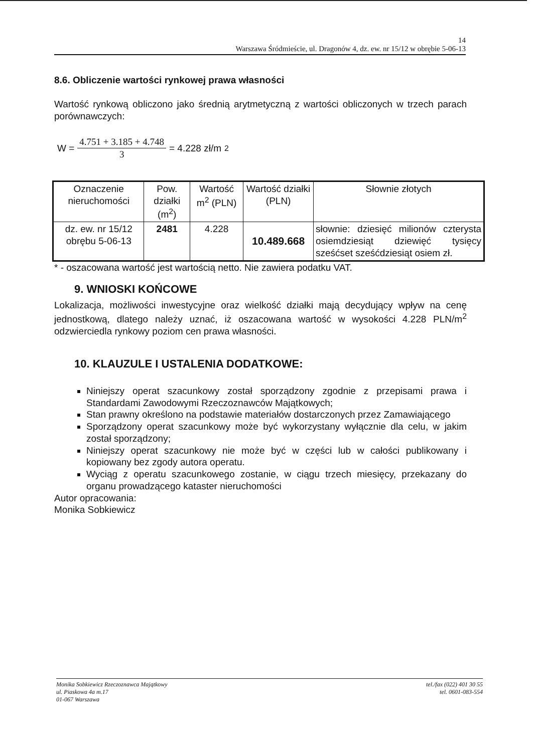14
Warszawa Śródmieście, ul. Dragonów 4, dz. ew. nr 15/12 w obrębie 5-06-13
8.6. Obliczenie wartości rynkowej prawa własności
Wartość rynkową obliczono jako średnią arytmetyczną z wartości obliczonych w trzech parach porównawczych:
W = 4.751 + 3.185 + 4.748 3 = 4.228 zł/m<sup>2</sup>
| Oznaczenie nieruchomości | Pow. działki (m<sup>2</sup>) | Wartość m<sup>2</sup> (PLN) | Wartość działki (PLN) | Słownie złotych |
| --- | --- | --- | --- | --- |
| dz. ew. nr 15/12 obrębu 5-06-13 | 2481 | 4.228 | 10.489.668 | słownie: dziesięć milionów czterysta osiemdziesiąt dziewięć tysięcy sześćset sześćdziesiąt osiem zł. |
* - oszacowana wartość jest wartością netto. Nie zawiera podatku VAT.
9. WNIOSKI KOŃCOWE
Lokalizacja, możliwości inwestycyjne oraz wielkość działki mają decydujący wpływ na cenę jednostkową, dlatego należy uznać, iż oszacowana wartość w wysokości 4.228 PLN/m<sup>2</sup> odzwierciedla rynkowy poziom cen prawa własności.
10. KLAUZULE I USTALENIA DODATKOWE:
Niniejszy operat szacunkowy został sporządzony zgodnie z przepisami prawa i Standardami Zawodowymi Rzeczoznawców Majątkowych;
Stan prawny określono na podstawie materiałów dostarczonych przez Zamawiającego
Sporządzony operat szacunkowy może być wykorzystany wyłącznie dla celu, w jakim został sporządzony;
Niniejszy operat szacunkowy nie może być w części lub w całości publikowany i kopiowany bez zgody autora operatu.
Wyciąg z operatu szacunkowego zostanie, w ciągu trzech miesięcy, przekazany do organu prowadzącego kataster nieruchomości
Autor opracowania:
Monika Sobkiewicz
Monika Sobkiewicz Rzeczoznawca Majątkowy
ul. Piaskowa 4a m.17
01-067 Warszawa
tel./fax (022) 401 30 55
tel. 0601-083-554